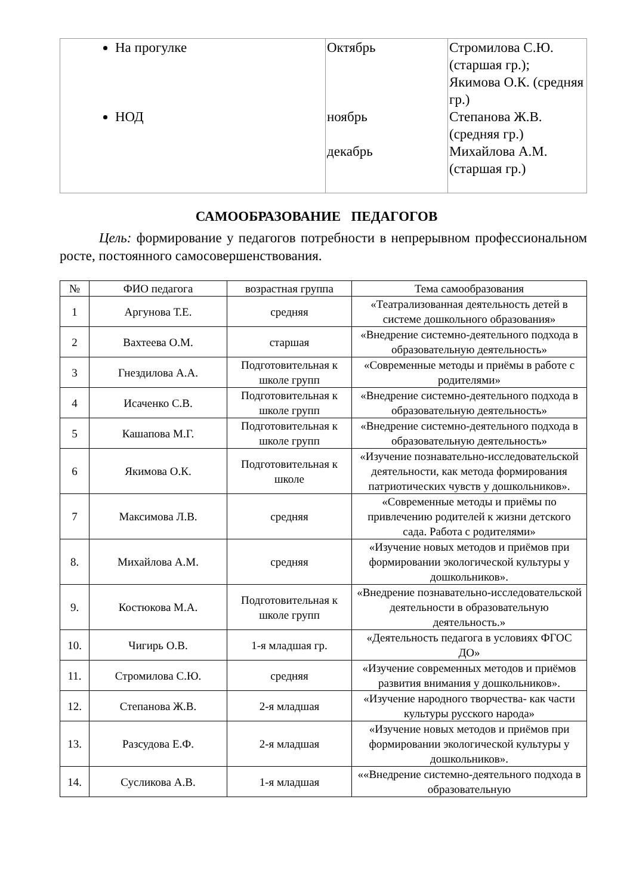| На прогулке НОД | Октябрь ноябрь декабрь | Стромилова С.Ю. (старшая гр.); Якимова О.К. (средняя гр.) Степанова Ж.В. (средняя гр.) Михайлова А.М. (старшая гр.) |
САМООБРАЗОВАНИЕ ПЕДАГОГОВ
Цель: формирование у педагогов потребности в непрерывном профессиональном росте, постоянного самосовершенствования.
| № | ФИО педагога | возрастная группа | Тема самообразования |
| --- | --- | --- | --- |
| 1 | Аргунова Т.Е. | средняя | «Театрализованная деятельность детей в системе дошкольного образования» |
| 2 | Вахтеева О.М. | старшая | «Внедрение системно-деятельного подхода в образовательную деятельность» |
| 3 | Гнездилова А.А. | Подготовительная к школе групп | «Современные методы и приёмы в работе с родителями» |
| 4 | Исаченко С.В. | Подготовительная к школе групп | «Внедрение системно-деятельного подхода в образовательную деятельность» |
| 5 | Кашапова М.Г. | Подготовительная к школе групп | «Внедрение системно-деятельного подхода в образовательную деятельность» |
| 6 | Якимова О.К. | Подготовительная к школе | «Изучение познавательно-исследовательской деятельности, как метода формирования патриотических чувств у дошкольников». |
| 7 | Максимова Л.В. | средняя | «Современные методы и приёмы по привлечению родителей к жизни детского сада. Работа с родителями» |
| 8. | Михайлова А.М. | средняя | «Изучение новых методов и приёмов при формировании экологической культуры у дошкольников». |
| 9. | Костюкова М.А. | Подготовительная к школе групп | «Внедрение познавательно-исследовательской деятельности в образовательную деятельность.» |
| 10. | Чигирь О.В. | 1-я младшая гр. | «Деятельность педагога в условиях ФГОС ДО» |
| 11. | Стромилова С.Ю. | средняя | «Изучение современных методов и приёмов развития внимания у дошкольников». |
| 12. | Степанова Ж.В. | 2-я младшая | «Изучение народного творчества- как части культуры русского народа» |
| 13. | Разсудова Е.Ф. | 2-я младшая | «Изучение новых методов и приёмов при формировании экологической культуры у дошкольников». |
| 14. | Сусликова А.В. | 1-я младшая | ««Внедрение системно-деятельного подхода в образовательную |